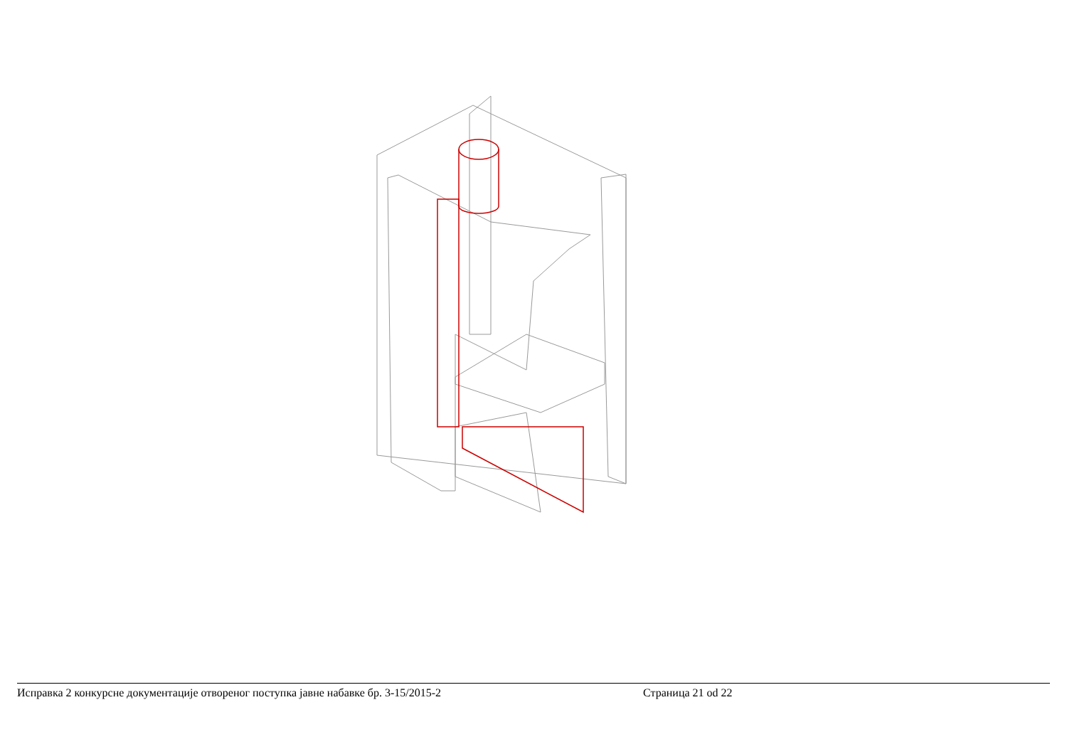Исправка 2 конкурсне документације отвореног поступка јавне набавке бр. 3-15/2015-2 Страница 21 od 22